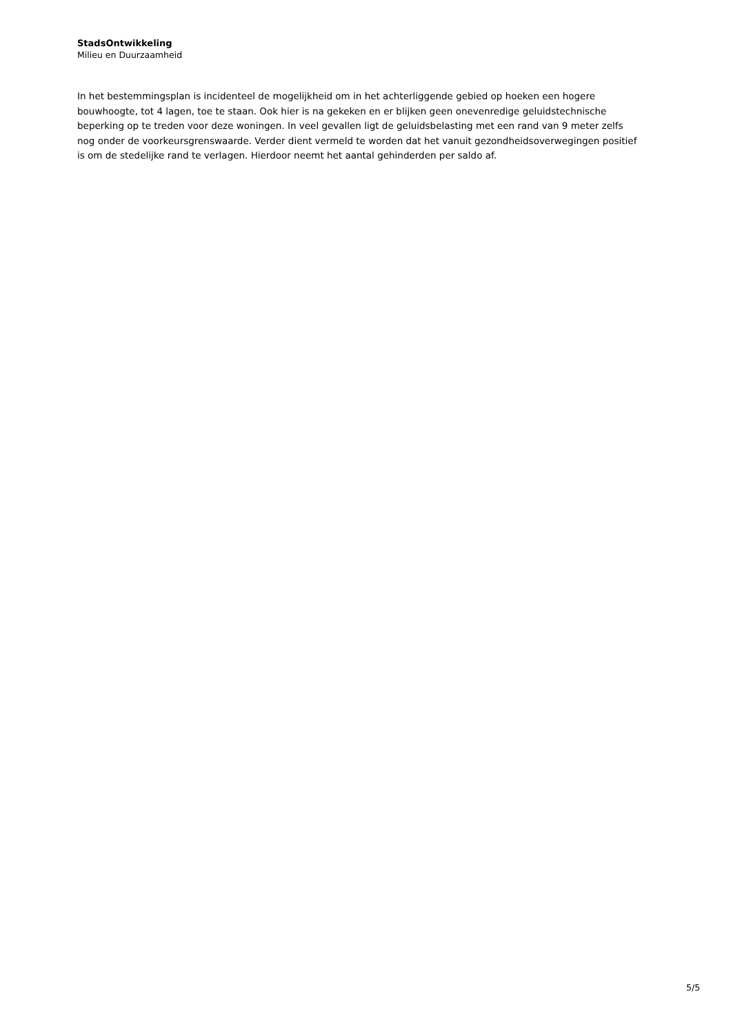StadsOntwikkeling
Milieu en Duurzaamheid
In het bestemmingsplan is incidenteel de mogelijkheid om in het achterliggende gebied op hoeken een hogere bouwhoogte, tot 4 lagen, toe te staan. Ook hier is na gekeken en er blijken geen onevenredige geluidstechnische beperking op te treden voor deze woningen. In veel gevallen ligt de geluidsbelasting met een rand van 9 meter zelfs nog onder de voorkeursgrenswaarde. Verder dient vermeld te worden dat het vanuit gezondheidsoverwegingen positief is om de stedelijke rand te verlagen. Hierdoor neemt het aantal gehinderden per saldo af.
5/5